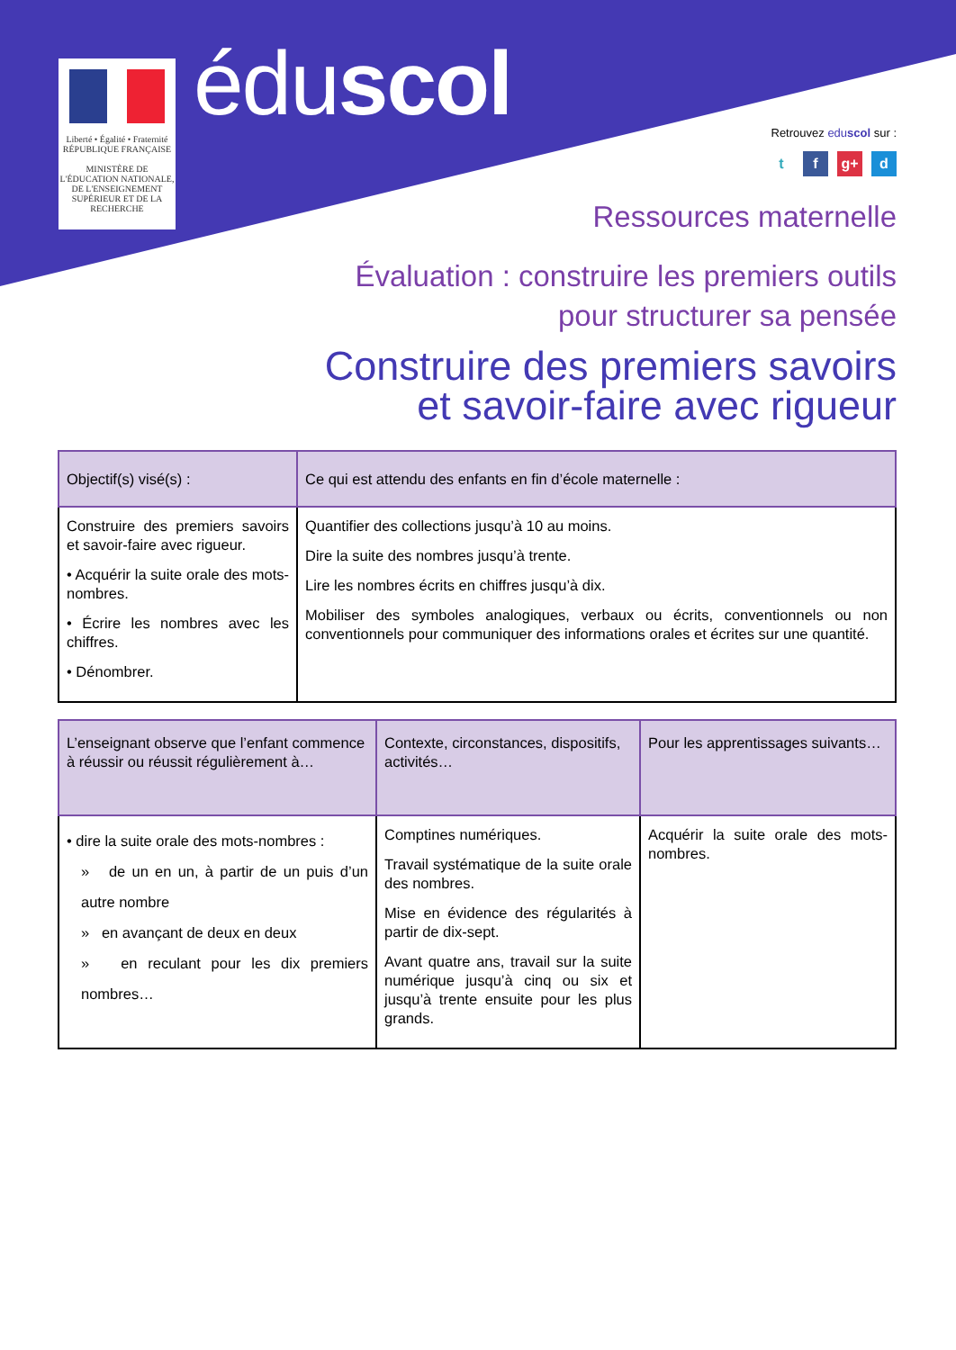Liberté • Égalité • Fraternité
RÉPUBLIQUE FRANÇAISE
MINISTÈRE DE L'ÉDUCATION NATIONALE, DE L'ENSEIGNEMENT SUPÉRIEUR ET DE LA RECHERCHE
éduscol Retrouvez eduscol sur :
t f g+ d
Ressources maternelle
Évaluation : construire les premiers outils
pour structurer sa pensée
Construire des premiers savoirs
et savoir-faire avec rigueur
| Objectif(s) visé(s) : | Ce qui est attendu des enfants en fin d’école maternelle : |
| --- | --- |
| Construire des premiers savoirs et savoir-faire avec rigueur. • Acquérir la suite orale des mots-nombres. • Écrire les nombres avec les chiffres. • Dénombrer. | Quantifier des collections jusqu’à 10 au moins. Dire la suite des nombres jusqu’à trente. Lire les nombres écrits en chiffres jusqu’à dix. Mobiliser des symboles analogiques, verbaux ou écrits, conventionnels ou non conventionnels pour communiquer des informations orales et écrites sur une quantité. |
| L’enseignant observe que l’enfant commence à réussir ou réussit régulièrement à… | Contexte, circonstances, dispositifs, activités… | Pour les apprentissages suivants… |
| --- | --- | --- |
| • dire la suite orale des mots-nombres : » de un en un, à partir de un puis d’un autre nombre » en avançant de deux en deux » en reculant pour les dix premiers nombres… | Comptines numériques. Travail systématique de la suite orale des nombres. Mise en évidence des régularités à partir de dix-sept. Avant quatre ans, travail sur la suite numérique jusqu’à cinq ou six et jusqu’à trente ensuite pour les plus grands. | Acquérir la suite orale des mots-nombres. |